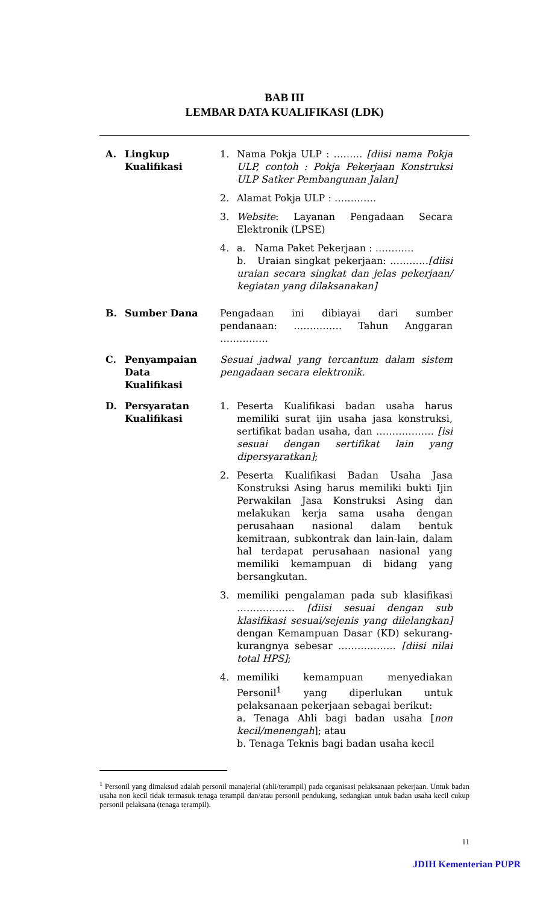BAB III
LEMBAR DATA KUALIFIKASI (LDK)
| A. Lingkup Kualifikasi | 1. Nama Pokja ULP : ……… [diisi nama Pokja ULP, contoh : Pokja Pekerjaan Konstruksi ULP Satker Pembangunan Jalan] 2. Alamat Pokja ULP : …………. 3. Website : Layanan Pengadaan Secara Elektronik (LPSE) 4. a. Nama Paket Pekerjaan : ………… b. Uraian singkat pekerjaan: ………… [diisi uraian secara singkat dan jelas pekerjaan/ kegiatan yang dilaksanakan] |
| B. Sumber Dana | Pengadaan ini dibiayai dari sumber pendanaan: …………… Tahun Anggaran …………… |
| C. Penyampaian Data Kualifikasi | Sesuai jadwal yang tercantum dalam sistem pengadaan secara elektronik. |
| D. Persyaratan Kualifikasi | 1. Peserta Kualifikasi badan usaha harus memiliki surat ijin usaha jasa konstruksi, sertifikat badan usaha, dan ……………… [isi sesuai dengan sertifikat lain yang dipersyaratkan] ; 2. Peserta Kualifikasi Badan Usaha Jasa Konstruksi Asing harus memiliki bukti Ijin Perwakilan Jasa Konstruksi Asing dan melakukan kerja sama usaha dengan perusahaan nasional dalam bentuk kemitraan, subkontrak dan lain-lain, dalam hal terdapat perusahaan nasional yang memiliki kemampuan di bidang yang bersangkutan. 3. memiliki pengalaman pada sub klasifikasi ……………… [diisi sesuai dengan sub klasifikasi sesuai/sejenis yang dilelangkan] dengan Kemampuan Dasar (KD) sekurang-kurangnya sebesar ……………… [diisi nilai total HPS] ; 4. memiliki kemampuan menyediakan Personil<sup>1</sup> yang diperlukan untuk pelaksanaan pekerjaan sebagai berikut: a. Tenaga Ahli bagi badan usaha [ non kecil/menengah ]; atau b. Tenaga Teknis bagi badan usaha kecil |
<sup>1</sup> Personil yang dimaksud adalah personil manajerial (ahli/terampil) pada organisasi pelaksanaan pekerjaan. Untuk badan usaha non kecil tidak termasuk tenaga terampil dan/atau personil pendukung, sedangkan untuk badan usaha kecil cukup personil pelaksana (tenaga terampil).
11
JDIH Kementerian PUPR